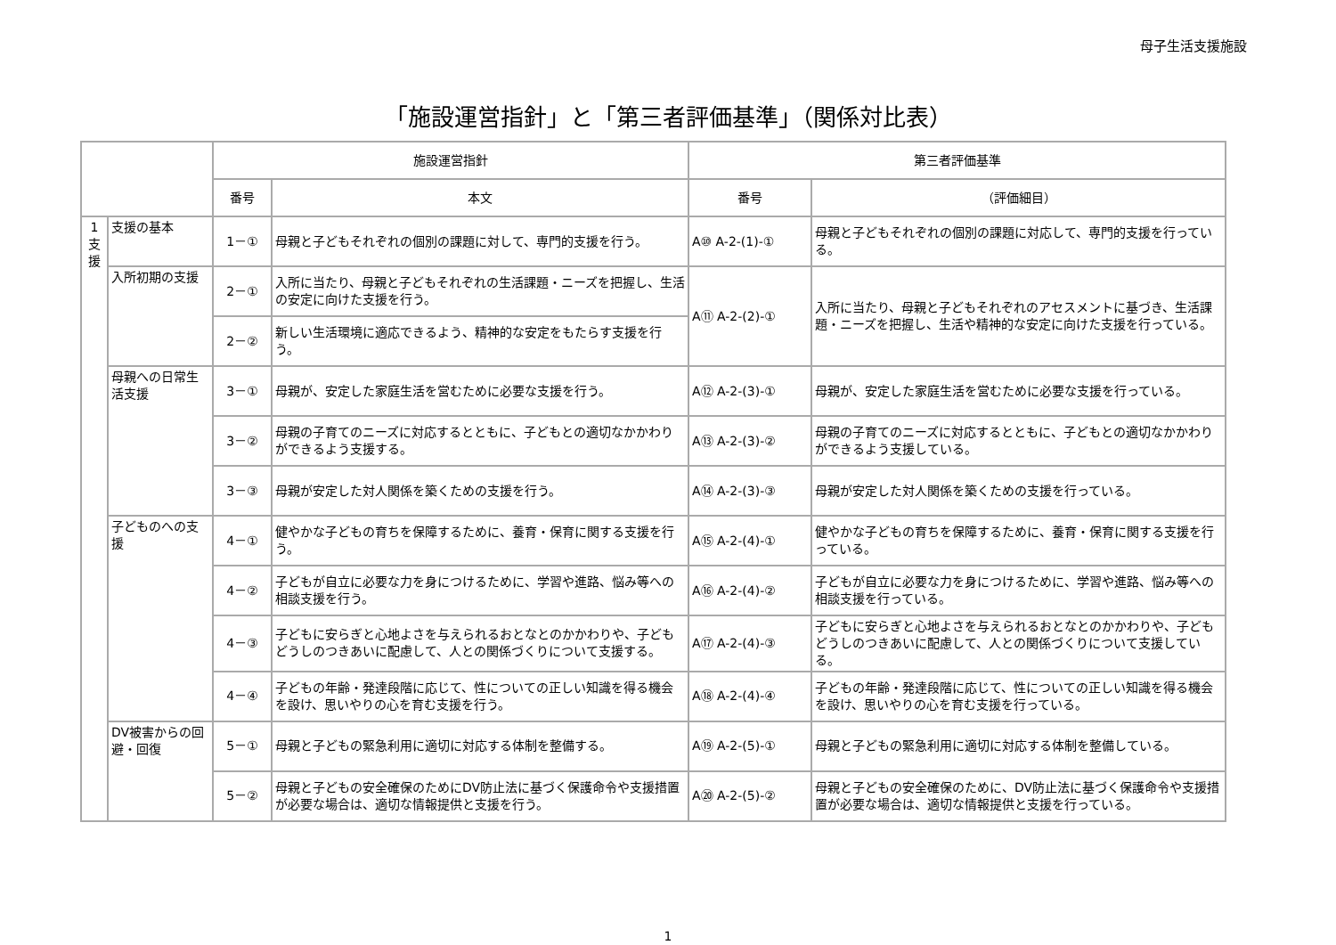母子生活支援施設
「施設運営指針」と「第三者評価基準」（関係対比表）
| | | 施設運営指針 | | 第三者評価基準 | |
| --- | --- | --- | --- | --- | --- |
| | | 番号 | 本文 | 番号 | （評価細目） |
| 1 支 援 | 支援の基本 | 1－① | 母親と子どもそれぞれの個別の課題に対して、専門的支援を行う。 | A⑩ A-2-(1)-① | 母親と子どもそれぞれの個別の課題に対応して、専門的支援を行っている。 |
| | 入所初期の支援 | 2－① | 入所に当たり、母親と子どもそれぞれの生活課題・ニーズを把握し、生活の安定に向けた支援を行う。 | A⑪ A-2-(2)-① | 入所に当たり、母親と子どもそれぞれのアセスメントに基づき、生活課題・ニーズを把握し、生活や精神的な安定に向けた支援を行っている。 |
| | | 2－② | 新しい生活環境に適応できるよう、精神的な安定をもたらす支援を行う。 | | |
| | 母親への日常生活支援 | 3－① | 母親が、安定した家庭生活を営むために必要な支援を行う。 | A⑫ A-2-(3)-① | 母親が、安定した家庭生活を営むために必要な支援を行っている。 |
| | | 3－② | 母親の子育てのニーズに対応するとともに、子どもとの適切なかかわりができるよう支援する。 | A⑬ A-2-(3)-② | 母親の子育てのニーズに対応するとともに、子どもとの適切なかかわりができるよう支援している。 |
| | | 3－③ | 母親が安定した対人関係を築くための支援を行う。 | A⑭ A-2-(3)-③ | 母親が安定した対人関係を築くための支援を行っている。 |
| | 子どものへの支援 | 4－① | 健やかな子どもの育ちを保障するために、養育・保育に関する支援を行う。 | A⑮ A-2-(4)-① | 健やかな子どもの育ちを保障するために、養育・保育に関する支援を行っている。 |
| | | 4－② | 子どもが自立に必要な力を身につけるために、学習や進路、悩み等への相談支援を行う。 | A⑯ A-2-(4)-② | 子どもが自立に必要な力を身につけるために、学習や進路、悩み等への相談支援を行っている。 |
| | | 4－③ | 子どもに安らぎと心地よさを与えられるおとなとのかかわりや、子どもどうしのつきあいに配慮して、人との関係づくりについて支援する。 | A⑰ A-2-(4)-③ | 子どもに安らぎと心地よさを与えられるおとなとのかかわりや、子どもどうしのつきあいに配慮して、人との関係づくりについて支援している。 |
| | | 4－④ | 子どもの年齢・発達段階に応じて、性についての正しい知識を得る機会を設け、思いやりの心を育む支援を行う。 | A⑱ A-2-(4)-④ | 子どもの年齢・発達段階に応じて、性についての正しい知識を得る機会を設け、思いやりの心を育む支援を行っている。 |
| | DV被害からの回避・回復 | 5－① | 母親と子どもの緊急利用に適切に対応する体制を整備する。 | A⑲ A-2-(5)-① | 母親と子どもの緊急利用に適切に対応する体制を整備している。 |
| | | 5－② | 母親と子どもの安全確保のためにDV防止法に基づく保護命令や支援措置が必要な場合は、適切な情報提供と支援を行う。 | A⑳ A-2-(5)-② | 母親と子どもの安全確保のために、DV防止法に基づく保護命令や支援措置が必要な場合は、適切な情報提供と支援を行っている。 |
1